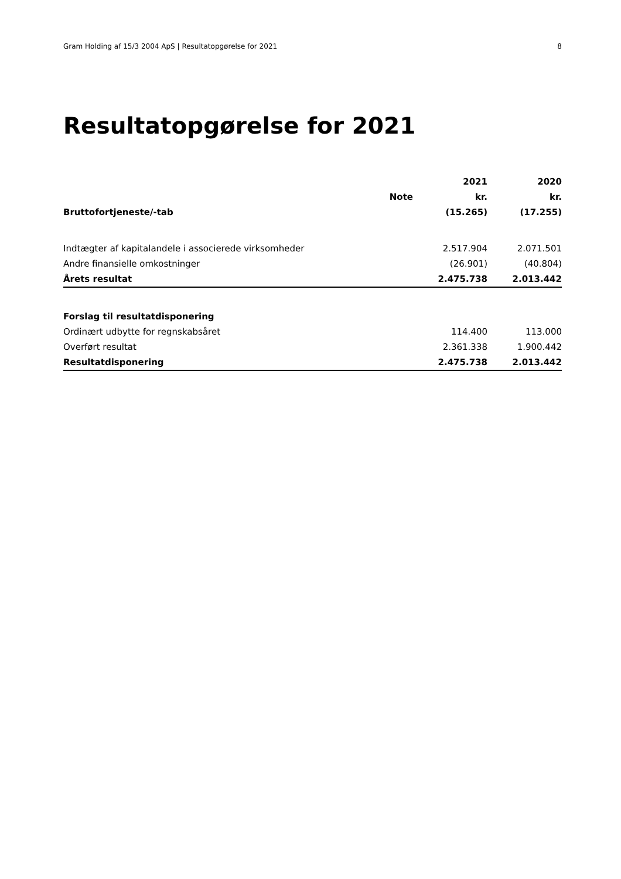Gram Holding af 15/3 2004 ApS | Resultatopgørelse for 2021 8
Resultatopgørelse for 2021
| | | 2021 | 2020 |
| --- | --- | --- | --- |
| | Note | kr. | kr. |
| Bruttofortjeneste/-tab | | (15.265) | (17.255) |
| Indtægter af kapitalandele i associerede virksomheder | | 2.517.904 | 2.071.501 |
| Andre finansielle omkostninger | | (26.901) | (40.804) |
| Årets resultat | | 2.475.738 | 2.013.442 |
| Forslag til resultatdisponering | | | |
| Ordinært udbytte for regnskabsåret | | 114.400 | 113.000 |
| Overført resultat | | 2.361.338 | 1.900.442 |
| Resultatdisponering | | 2.475.738 | 2.013.442 |